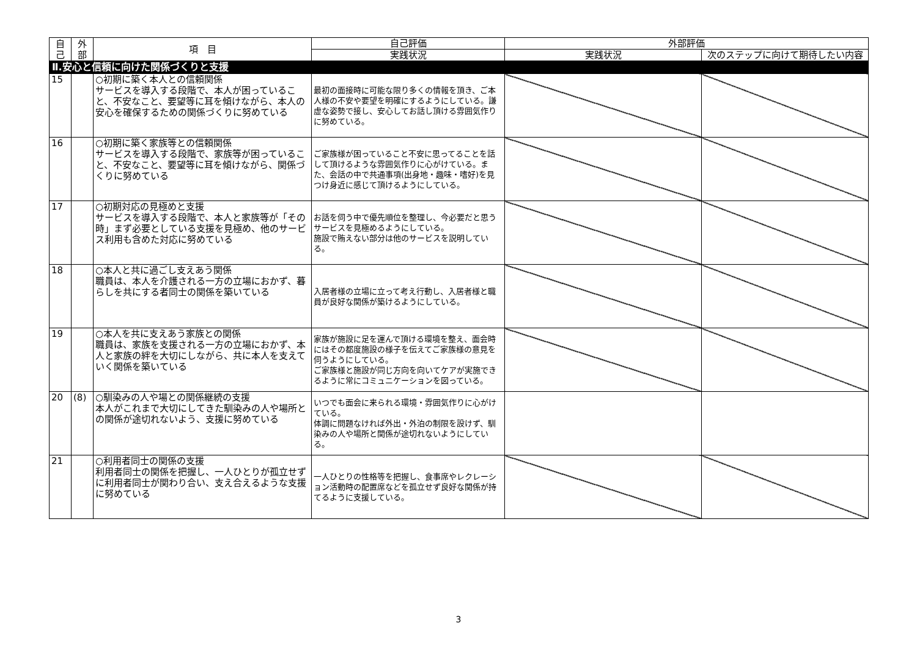| 自己 | 外部 | 項 目 | 自己評価 | 外部評価 | |
| --- | --- | --- | --- | --- | --- |
| | | | 実践状況 | 実践状況 | 次のステップに向けて期待したい内容 |
| Ⅱ.安心と信頼に向けた関係づくりと支援 | | | | | |
| 15 | | ○初期に築く本人との信頼関係 サービスを導入する段階で、本人が困っていること、不安なこと、要望等に耳を傾けながら、本人の安心を確保するための関係づくりに努めている | 最初の面接時に可能な限り多くの情報を頂き、ご本人様の不安や要望を明確にするようにしている。謙虚な姿勢で接し、安心してお話し頂ける雰囲気作りに努めている。 | | |
| 16 | | ○初期に築く家族等との信頼関係 サービスを導入する段階で、家族等が困っていること、不安なこと、要望等に耳を傾けながら、関係づくりに努めている | ご家族様が困っていること不安に思ってることを話して頂けるような雰囲気作りに心がけている。また、会話の中で共通事項(出身地・趣味・嗜好)を見つけ身近に感じて頂けるようにしている。 | | |
| 17 | | ○初期対応の見極めと支援 サービスを導入する段階で、本人と家族等が「その時」まず必要としている支援を見極め、他のサービス利用も含めた対応に努めている | お話を伺う中で優先順位を整理し、今必要だと思うサービスを見極めるようにしている。 施設で賄えない部分は他のサービスを説明している。 | | |
| 18 | | ○本人と共に過ごし支えあう関係 職員は、本人を介護される一方の立場におかず、暮らしを共にする者同士の関係を築いている | 入居者様の立場に立って考え行動し、入居者様と職員が良好な関係が築けるようにしている。 | | |
| 19 | | ○本人を共に支えあう家族との関係 職員は、家族を支援される一方の立場におかず、本人と家族の絆を大切にしながら、共に本人を支えていく関係を築いている | 家族が施設に足を運んで頂ける環境を整え、面会時にはその都度施設の様子を伝えてご家族様の意見を伺うようにしている。 ご家族様と施設が同じ方向を向いてケアが実施できるように常にコミュニケーションを図っている。 | | |
| 20 | (8) | ○馴染みの人や場との関係継続の支援 本人がこれまで大切にしてきた馴染みの人や場所との関係が途切れないよう、支援に努めている | いつでも面会に来られる環境・雰囲気作りに心がけている。 体調に問題なければ外出・外泊の制限を設けず、馴染みの人や場所と関係が途切れないようにしている。 | | |
| 21 | | ○利用者同士の関係の支援 利用者同士の関係を把握し、一人ひとりが孤立せずに利用者同士が関わり合い、支え合えるような支援に努めている | 一人ひとりの性格等を把握し、食事席やレクレーション活動時の配置席などを孤立せず良好な関係が持てるように支援している。 | | |
3